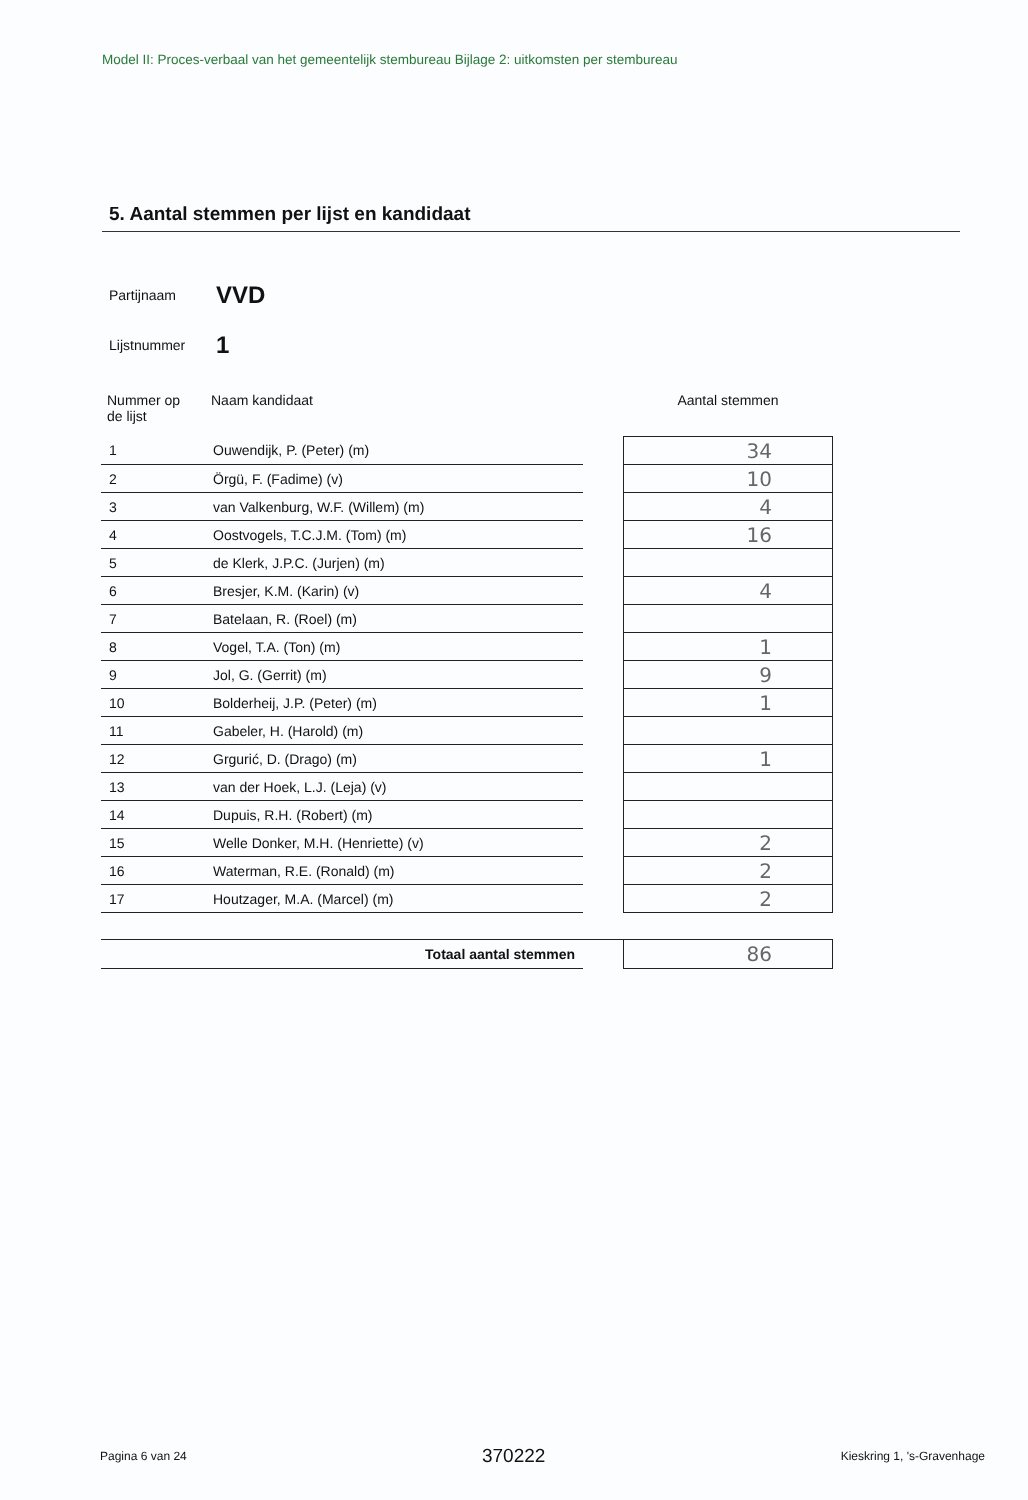Model II: Proces-verbaal van het gemeentelijk stembureau Bijlage 2: uitkomsten per stembureau
5. Aantal stemmen per lijst en kandidaat
Partijnaam VVD
Lijstnummer 1
| Nummer op de lijst | Naam kandidaat | | Aantal stemmen |
| --- | --- | --- | --- |
| 1 | Ouwendijk, P. (Peter) (m) | | 34 |
| 2 | Örgü, F. (Fadime) (v) | | 10 |
| 3 | van Valkenburg, W.F. (Willem) (m) | | 4 |
| 4 | Oostvogels, T.C.J.M. (Tom) (m) | | 16 |
| 5 | de Klerk, J.P.C. (Jurjen) (m) | | |
| 6 | Bresjer, K.M. (Karin) (v) | | 4 |
| 7 | Batelaan, R. (Roel) (m) | | |
| 8 | Vogel, T.A. (Ton) (m) | | 1 |
| 9 | Jol, G. (Gerrit) (m) | | 9 |
| 10 | Bolderheij, J.P. (Peter) (m) | | 1 |
| 11 | Gabeler, H. (Harold) (m) | | |
| 12 | Grgurić, D. (Drago) (m) | | 1 |
| 13 | van der Hoek, L.J. (Leja) (v) | | |
| 14 | Dupuis, R.H. (Robert) (m) | | |
| 15 | Welle Donker, M.H. (Henriette) (v) | | 2 |
| 16 | Waterman, R.E. (Ronald) (m) | | 2 |
| 17 | Houtzager, M.A. (Marcel) (m) | | 2 |
| Totaal aantal stemmen | | | 86 |
Pagina 6 van 24 370222 Kieskring 1, 's-Gravenhage